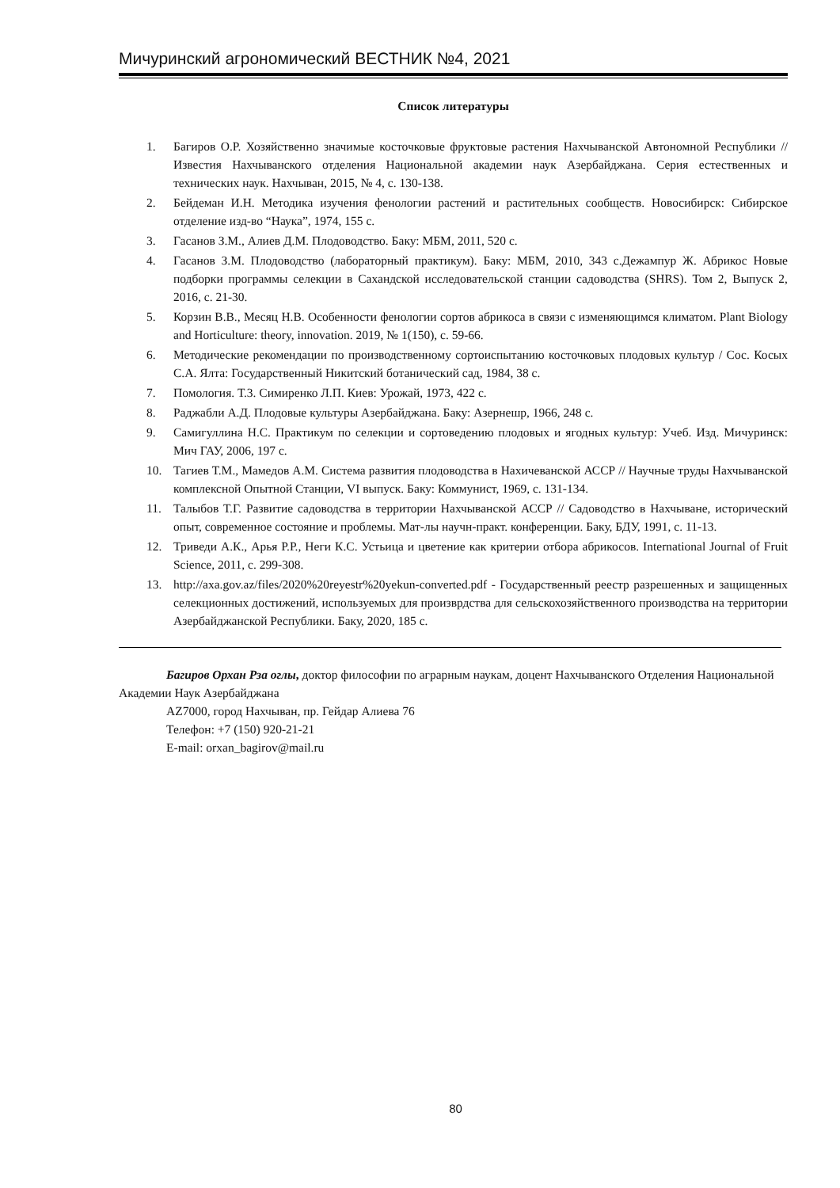Мичуринский агрономический ВЕСТНИК №4, 2021
Список литературы
1. Багиров О.Р. Хозяйственно значимые косточковые фруктовые растения Нахчыванской Автономной Республики // Известия Нахчыванского отделения Национальной академии наук Азербайджана. Серия естественных и технических наук. Нахчыван, 2015, № 4, с. 130-138.
2. Бейдеман И.Н. Методика изучения фенологии растений и растительных сообществ. Новосибирск: Сибирское отделение изд-во “Наука”, 1974, 155 с.
3. Гасанов З.М., Алиев Д.М. Плодоводство. Баку: МБМ, 2011, 520 с.
4. Гасанов З.М. Плодоводство (лабораторный практикум). Баку: МБМ, 2010, 343 с.Дежампур Ж. Абрикос Новые подборки программы селекции в Сахандской исследовательской станции садоводства (SHRS). Том 2, Выпуск 2, 2016, с. 21-30.
5. Корзин В.В., Месяц Н.В. Особенности фенологии сортов абрикоса в связи с изменяющимся климатом. Plant Biology and Horticulture: theory, innovation. 2019, № 1(150), с. 59-66.
6. Методические рекомендации по производственному сортоиспытанию косточковых плодовых культур / Сос. Косых С.А. Ялта: Государственный Никитский ботанический сад, 1984, 38 с.
7. Помология. Т.3. Симиренко Л.П. Киев: Урожай, 1973, 422 с.
8. Раджабли А.Д. Плодовые культуры Азербайджана. Баку: Азернешр, 1966, 248 с.
9. Самигуллина Н.С. Практикум по селекции и сортоведению плодовых и ягодных культур: Учеб. Изд. Мичуринск: Мич ГАУ, 2006, 197 с.
10. Тагиев Т.М., Мамедов А.М. Система развития плодоводства в Нахичеванской АССР // Научные труды Нахчыванской комплексной Опытной Станции, VI выпуск. Баку: Коммунист, 1969, с. 131-134.
11. Талыбов Т.Г. Развитие садоводства в территории Нахчыванской АССР // Садоводство в Нахчыване, исторический опыт, современное состояние и проблемы. Мат-лы научн-практ. конференции. Баку, БДУ, 1991, с. 11-13.
12. Триведи А.К., Арья Р.Р., Неги К.С. Устьица и цветение как критерии отбора абрикосов. International Journal of Fruit Science, 2011, с. 299-308.
13. http://axa.gov.az/files/2020%20reyestr%20yekun-converted.pdf - Государственный реестр разрешенных и защищенных селекционных достижений, используемых для произврдства для сельскохозяйственного производства на территории Азербайджанской Республики. Баку, 2020, 185 с.
Багиров Орхан Рза оглы, доктор философии по аграрным наукам, доцент Нахчыванского Отделения Национальной Академии Наук Азербайджана
AZ7000, город Нахчыван, пр. Гейдар Алиева 76
Телефон: +7 (150) 920-21-21
E-mail: orxan_bagirov@mail.ru
80